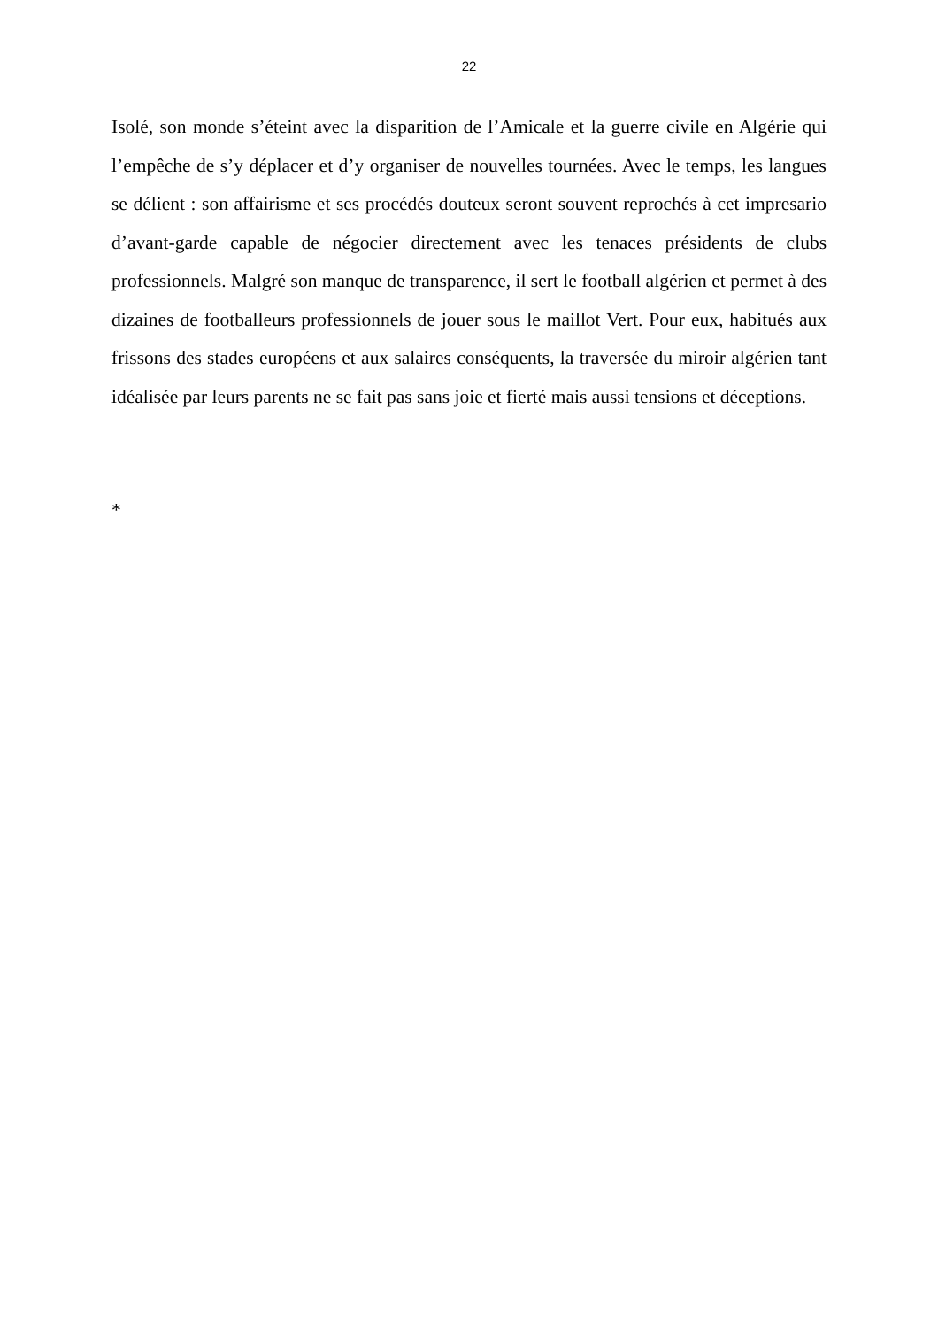22
Isolé, son monde s’éteint avec la disparition de l’Amicale et la guerre civile en Algérie qui l’empêche de s’y déplacer et d’y organiser de nouvelles tournées. Avec le temps, les langues se délient : son affairisme et ses procédés douteux seront souvent reprochés à cet impresario d’avant-garde capable de négocier directement avec les tenaces présidents de clubs professionnels. Malgré son manque de transparence, il sert le football algérien et permet à des dizaines de footballeurs professionnels de jouer sous le maillot Vert. Pour eux, habitués aux frissons des stades européens et aux salaires conséquents, la traversée du miroir algérien tant idéalisée par leurs parents ne se fait pas sans joie et fierté mais aussi tensions et déceptions.
*